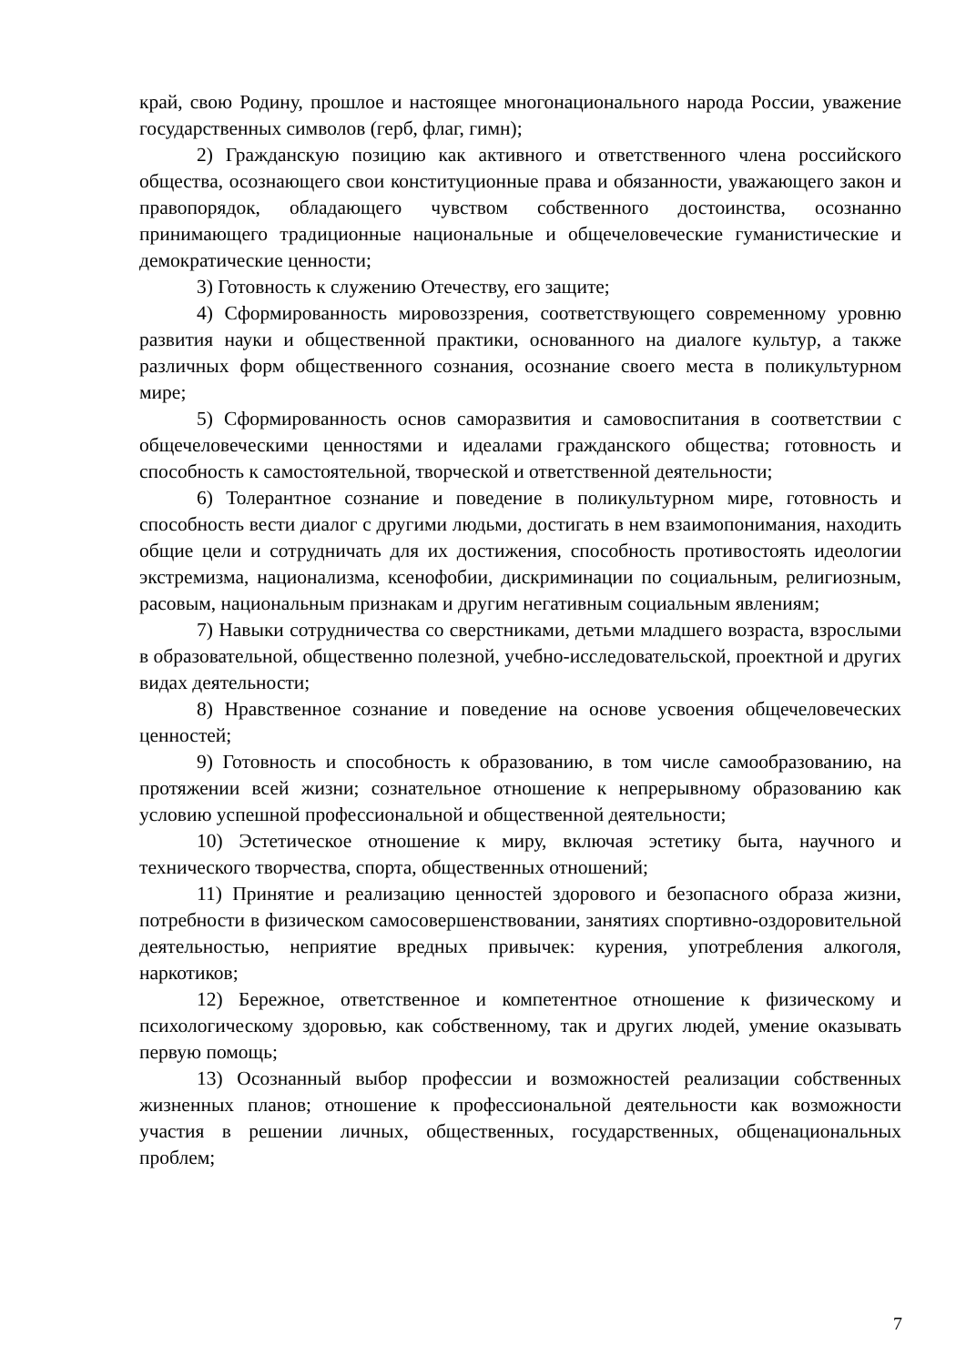край, свою Родину, прошлое и настоящее многонационального народа России, уважение государственных символов (герб, флаг, гимн);
2) Гражданскую позицию как активного и ответственного члена российского общества, осознающего свои конституционные права и обязанности, уважающего закон и правопорядок, обладающего чувством собственного достоинства, осознанно принимающего традиционные национальные и общечеловеческие гуманистические и демократические ценности;
3) Готовность к служению Отечеству, его защите;
4) Сформированность мировоззрения, соответствующего современному уровню развития науки и общественной практики, основанного на диалоге культур, а также различных форм общественного сознания, осознание своего места в поликультурном мире;
5) Сформированность основ саморазвития и самовоспитания в соответствии с общечеловеческими ценностями и идеалами гражданского общества; готовность и способность к самостоятельной, творческой и ответственной деятельности;
6) Толерантное сознание и поведение в поликультурном мире, готовность и способность вести диалог с другими людьми, достигать в нем взаимопонимания, находить общие цели и сотрудничать для их достижения, способность противостоять идеологии экстремизма, национализма, ксенофобии, дискриминации по социальным, религиозным, расовым, национальным признакам и другим негативным социальным явлениям;
7) Навыки сотрудничества со сверстниками, детьми младшего возраста, взрослыми в образовательной, общественно полезной, учебно-исследовательской, проектной и других видах деятельности;
8) Нравственное сознание и поведение на основе усвоения общечеловеческих ценностей;
9) Готовность и способность к образованию, в том числе самообразованию, на протяжении всей жизни; сознательное отношение к непрерывному образованию как условию успешной профессиональной и общественной деятельности;
10) Эстетическое отношение к миру, включая эстетику быта, научного и технического творчества, спорта, общественных отношений;
11) Принятие и реализацию ценностей здорового и безопасного образа жизни, потребности в физическом самосовершенствовании, занятиях спортивно-оздоровительной деятельностью, неприятие вредных привычек: курения, употребления алкоголя, наркотиков;
12) Бережное, ответственное и компетентное отношение к физическому и психологическому здоровью, как собственному, так и других людей, умение оказывать первую помощь;
13) Осознанный выбор профессии и возможностей реализации собственных жизненных планов; отношение к профессиональной деятельности как возможности участия в решении личных, общественных, государственных, общенациональных проблем;
7